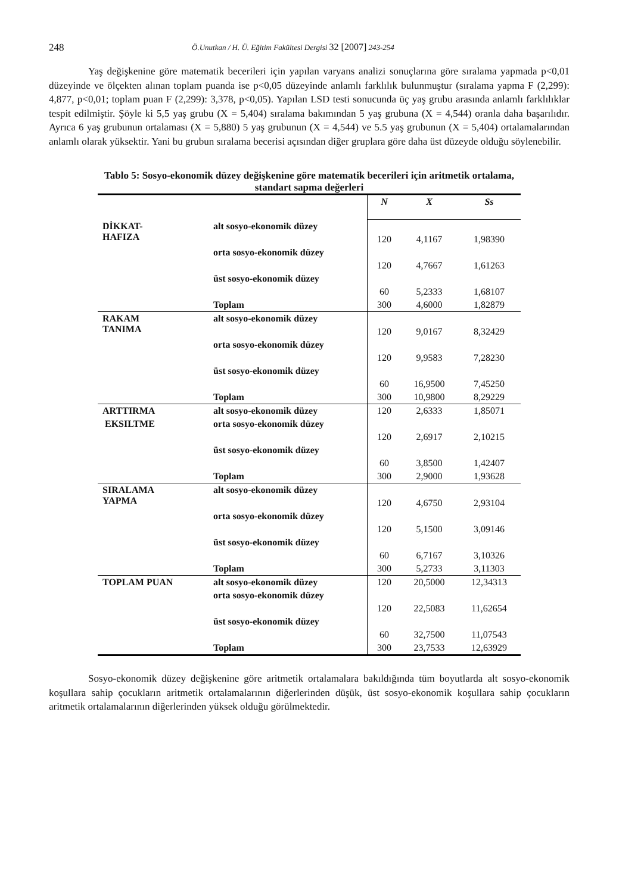248 Ö.Unutkan / H. Ü. Eğitim Fakültesi Dergisi 32 [2007] 243-254
Yaş değişkenine göre matematik becerileri için yapılan varyans analizi sonuçlarına göre sıralama yapmada p<0,01 düzeyinde ve ölçekten alınan toplam puanda ise p<0,05 düzeyinde anlamlı farklılık bulunmuştur (sıralama yapma F (2,299): 4,877, p<0,01; toplam puan F (2,299): 3,378, p<0,05). Yapılan LSD testi sonucunda üç yaş grubu arasında anlamlı farklılıklar tespit edilmiştir. Şöyle ki 5,5 yaş grubu (X = 5,404) sıralama bakımından 5 yaş grubuna (X = 4,544) oranla daha başarılıdır. Ayrıca 6 yaş grubunun ortalaması (X = 5,880) 5 yaş grubunun (X = 4,544) ve 5.5 yaş grubunun (X = 5,404) ortalamalarından anlamlı olarak yüksektir. Yani bu grubun sıralama becerisi açısından diğer gruplara göre daha üst düzeyde olduğu söylenebilir.
Tablo 5: Sosyo-ekonomik düzey değişkenine göre matematik becerileri için aritmetik ortalama,
standart sapma değerleri
| | | N | X | Ss |
| --- | --- | --- | --- | --- |
| DİKKAT- HAFIZA | alt sosyo-ekonomik düzey | 120 | 4,1167 | 1,98390 |
| | orta sosyo-ekonomik düzey | 120 | 4,7667 | 1,61263 |
| | üst sosyo-ekonomik düzey | 60 | 5,2333 | 1,68107 |
| | Toplam | 300 | 4,6000 | 1,82879 |
| RAKAM TANIMA | alt sosyo-ekonomik düzey | 120 | 9,0167 | 8,32429 |
| | orta sosyo-ekonomik düzey | 120 | 9,9583 | 7,28230 |
| | üst sosyo-ekonomik düzey | 60 | 16,9500 | 7,45250 |
| | Toplam | 300 | 10,9800 | 8,29229 |
| ARTTIRMA | alt sosyo-ekonomik düzey | 120 | 2,6333 | 1,85071 |
| EKSILTME | orta sosyo-ekonomik düzey | 120 | 2,6917 | 2,10215 |
| | üst sosyo-ekonomik düzey | 60 | 3,8500 | 1,42407 |
| | Toplam | 300 | 2,9000 | 1,93628 |
| SIRALAMA YAPMA | alt sosyo-ekonomik düzey | 120 | 4,6750 | 2,93104 |
| | orta sosyo-ekonomik düzey | 120 | 5,1500 | 3,09146 |
| | üst sosyo-ekonomik düzey | 60 | 6,7167 | 3,10326 |
| | Toplam | 300 | 5,2733 | 3,11303 |
| TOPLAM PUAN | alt sosyo-ekonomik düzey | 120 | 20,5000 | 12,34313 |
| | orta sosyo-ekonomik düzey | 120 | 22,5083 | 11,62654 |
| | üst sosyo-ekonomik düzey | 60 | 32,7500 | 11,07543 |
| | Toplam | 300 | 23,7533 | 12,63929 |
Sosyo-ekonomik düzey değişkenine göre aritmetik ortalamalara bakıldığında tüm boyutlarda alt sosyo-ekonomik koşullara sahip çocukların aritmetik ortalamalarının diğerlerinden düşük, üst sosyo-ekonomik koşullara sahip çocukların aritmetik ortalamalarının diğerlerinden yüksek olduğu görülmektedir.